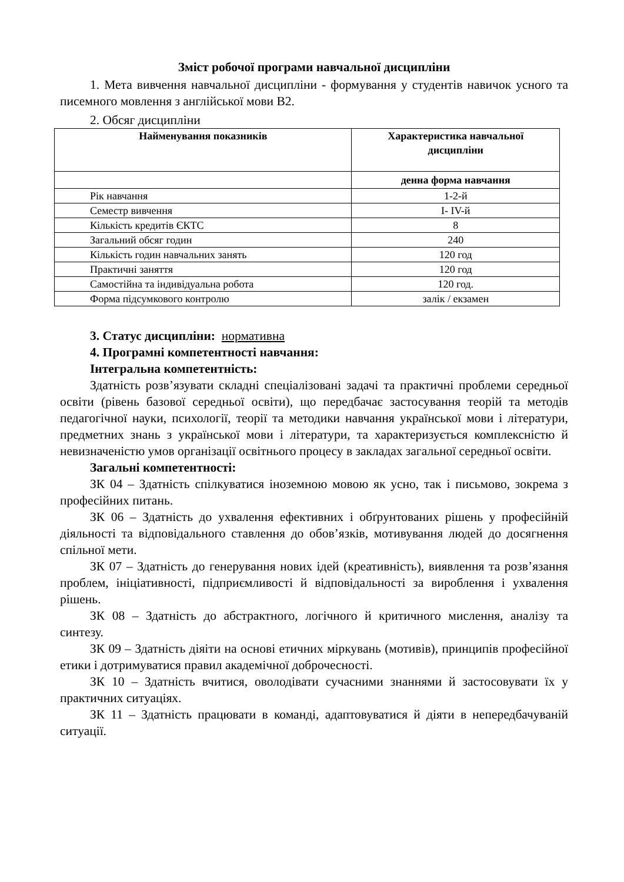Зміст робочої програми навчальної дисципліни
1. Мета вивчення навчальної дисципліни - формування у студентів навичок усного та писемного мовлення з англійської мови В2.
2. Обсяг дисципліни
| Найменування показників | Характеристика навчальної дисципліни |
| --- | --- |
| | денна форма навчання |
| Рік навчання | 1-2-й |
| Семестр вивчення | І- IV-й |
| Кількість кредитів ЄКТС | 8 |
| Загальний обсяг годин | 240 |
| Кількість годин навчальних занять | 120 год |
| Практичні заняття | 120 год |
| Самостійна та індивідуальна робота | 120 год. |
| Форма підсумкового контролю | залік / екзамен |
3. Статус дисципліни: нормативна
4. Програмні компетентності навчання:
Інтегральна компетентність:
Здатність розв’язувати складні спеціалізовані задачі та практичні проблеми середньої освіти (рівень базової середньої освіти), що передбачає застосування теорій та методів педагогічної науки, психології, теорії та методики навчання української мови і літератури, предметних знань з української мови і літератури, та характеризується комплексністю й невизначеністю умов організації освітнього процесу в закладах загальної середньої освіти.
Загальні компетентності:
ЗК 04 – Здатність спілкуватися іноземною мовою як усно, так і письмово, зокрема з професійних питань.
ЗК 06 – Здатність до ухвалення ефективних і обґрунтованих рішень у професійній діяльності та відповідального ставлення до обов’язків, мотивування людей до досягнення спільної мети.
ЗК 07 – Здатність до генерування нових ідей (креативність), виявлення та розв’язання проблем, ініціативності, підприємливості й відповідальності за вироблення і ухвалення рішень.
ЗК 08 – Здатність до абстрактного, логічного й критичного мислення, аналізу та синтезу.
ЗК 09 – Здатність діяіти на основі етичних міркувань (мотивів), принципів професійної етики і дотримуватися правил академічної доброчесності.
ЗК 10 – Здатність вчитися, оволодівати сучасними знаннями й застосовувати їх у практичних ситуаціях.
ЗК 11 – Здатність працювати в команді, адаптовуватися й діяти в непередбачуваній ситуації.